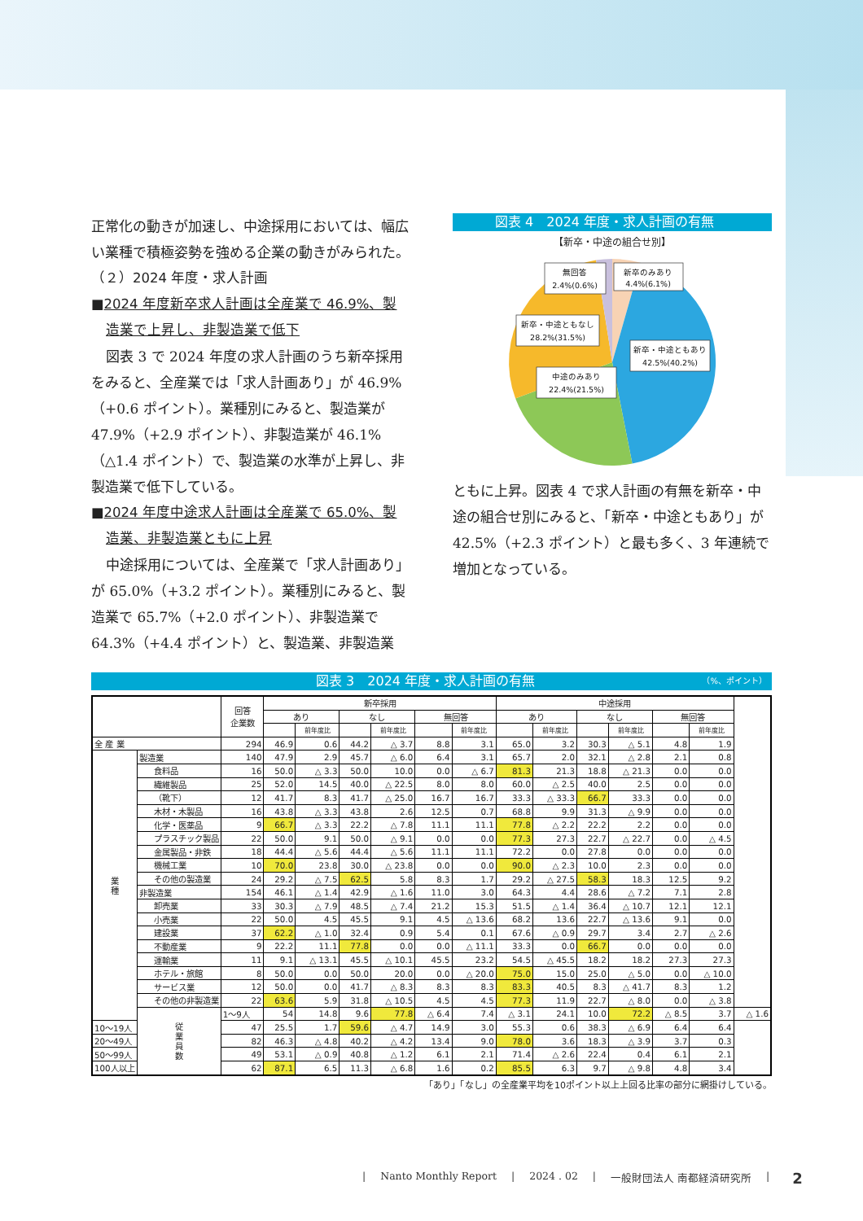正常化の動きが加速し、中途採用においては、幅広い業種で積極姿勢を強める企業の動きがみられた。
（２）2024 年度・求人計画
■2024 年度新卒求人計画は全産業で 46.9%、製
造業で上昇し、非製造業で低下
図表 3 で 2024 年度の求人計画のうち新卒採用をみると、全産業では「求人計画あり」が 46.9%（+0.6 ポイント）。業種別にみると、製造業が 47.9%（+2.9 ポイント）、非製造業が 46.1%（△1.4 ポイント）で、製造業の水準が上昇し、非製造業で低下している。
■2024 年度中途求人計画は全産業で 65.0%、製
造業、非製造業ともに上昇
中途採用については、全産業で「求人計画あり」が 65.0%（+3.2 ポイント）。業種別にみると、製造業で 65.7%（+2.0 ポイント）、非製造業で 64.3%（+4.4 ポイント）と、製造業、非製造業
図表 4　2024 年度・求人計画の有無
【新卒・中途の組合せ別】
無回答
2.4%(0.6%)
新卒のみあり
4.4%(6.1%)
新卒・中途ともなし
28.2%(31.5%)
新卒・中途ともあり
42.5%(40.2%)
中途のみあり
22.4%(21.5%)
ともに上昇。図表 4 で求人計画の有無を新卒・中途の組合せ別にみると、「新卒・中途ともあり」が 42.5%（+2.3 ポイント）と最も多く、3 年連続で増加となっている。
図表 3　2024 年度・求人計画の有無 （%、ポイント）
| | | 回答 企業数 | 新卒採用 | | | | | | 中途採用 | | | | | | |
| --- | --- | --- | --- | --- | --- | --- | --- | --- | --- | --- | --- | --- | --- | --- | --- |
| | | | あり | | なし | | 無回答 | | あり | | なし | | 無回答 | | |
| | | | | 前年度比 | | 前年度比 | | 前年度比 | | 前年度比 | | 前年度比 | | 前年度比 | |
| 全 産 業 | | 294 | 46.9 | 0.6 | 44.2 | △ 3.7 | 8.8 | 3.1 | 65.0 | 3.2 | 30.3 | △ 5.1 | 4.8 | 1.9 | |
| 業 種 | 製造業 | 140 | 47.9 | 2.9 | 45.7 | △ 6.0 | 6.4 | 3.1 | 65.7 | 2.0 | 32.1 | △ 2.8 | 2.1 | 0.8 | |
| | 食料品 | 16 | 50.0 | △ 3.3 | 50.0 | 10.0 | 0.0 | △ 6.7 | 81.3 | 21.3 | 18.8 | △ 21.3 | 0.0 | 0.0 | |
| | 繊維製品 | 25 | 52.0 | 14.5 | 40.0 | △ 22.5 | 8.0 | 8.0 | 60.0 | △ 2.5 | 40.0 | 2.5 | 0.0 | 0.0 | |
| | （靴下） | 12 | 41.7 | 8.3 | 41.7 | △ 25.0 | 16.7 | 16.7 | 33.3 | △ 33.3 | 66.7 | 33.3 | 0.0 | 0.0 | |
| | 木材・木製品 | 16 | 43.8 | △ 3.3 | 43.8 | 2.6 | 12.5 | 0.7 | 68.8 | 9.9 | 31.3 | △ 9.9 | 0.0 | 0.0 | |
| | 化学・医薬品 | 9 | 66.7 | △ 3.3 | 22.2 | △ 7.8 | 11.1 | 11.1 | 77.8 | △ 2.2 | 22.2 | 2.2 | 0.0 | 0.0 | |
| | プラスチック製品 | 22 | 50.0 | 9.1 | 50.0 | △ 9.1 | 0.0 | 0.0 | 77.3 | 27.3 | 22.7 | △ 22.7 | 0.0 | △ 4.5 | |
| | 金属製品・非鉄 | 18 | 44.4 | △ 5.6 | 44.4 | △ 5.6 | 11.1 | 11.1 | 72.2 | 0.0 | 27.8 | 0.0 | 0.0 | 0.0 | |
| | 機械工業 | 10 | 70.0 | 23.8 | 30.0 | △ 23.8 | 0.0 | 0.0 | 90.0 | △ 2.3 | 10.0 | 2.3 | 0.0 | 0.0 | |
| | その他の製造業 | 24 | 29.2 | △ 7.5 | 62.5 | 5.8 | 8.3 | 1.7 | 29.2 | △ 27.5 | 58.3 | 18.3 | 12.5 | 9.2 | |
| | 非製造業 | 154 | 46.1 | △ 1.4 | 42.9 | △ 1.6 | 11.0 | 3.0 | 64.3 | 4.4 | 28.6 | △ 7.2 | 7.1 | 2.8 | |
| | 卸売業 | 33 | 30.3 | △ 7.9 | 48.5 | △ 7.4 | 21.2 | 15.3 | 51.5 | △ 1.4 | 36.4 | △ 10.7 | 12.1 | 12.1 | |
| | 小売業 | 22 | 50.0 | 4.5 | 45.5 | 9.1 | 4.5 | △ 13.6 | 68.2 | 13.6 | 22.7 | △ 13.6 | 9.1 | 0.0 | |
| | 建設業 | 37 | 62.2 | △ 1.0 | 32.4 | 0.9 | 5.4 | 0.1 | 67.6 | △ 0.9 | 29.7 | 3.4 | 2.7 | △ 2.6 | |
| | 不動産業 | 9 | 22.2 | 11.1 | 77.8 | 0.0 | 0.0 | △ 11.1 | 33.3 | 0.0 | 66.7 | 0.0 | 0.0 | 0.0 | |
| | 運輸業 | 11 | 9.1 | △ 13.1 | 45.5 | △ 10.1 | 45.5 | 23.2 | 54.5 | △ 45.5 | 18.2 | 18.2 | 27.3 | 27.3 | |
| | ホテル・旅館 | 8 | 50.0 | 0.0 | 50.0 | 20.0 | 0.0 | △ 20.0 | 75.0 | 15.0 | 25.0 | △ 5.0 | 0.0 | △ 10.0 | |
| | サービス業 | 12 | 50.0 | 0.0 | 41.7 | △ 8.3 | 8.3 | 8.3 | 83.3 | 40.5 | 8.3 | △ 41.7 | 8.3 | 1.2 | |
| | その他の非製造業 | 22 | 63.6 | 5.9 | 31.8 | △ 10.5 | 4.5 | 4.5 | 77.3 | 11.9 | 22.7 | △ 8.0 | 0.0 | △ 3.8 | |
| | 従 業 員 数 | 1～9人 | 54 | 14.8 | 9.6 | 77.8 | △ 6.4 | 7.4 | △ 3.1 | 24.1 | 10.0 | 72.2 | △ 8.5 | 3.7 | △ 1.6 |
| 10～19人 | | 47 | 25.5 | 1.7 | 59.6 | △ 4.7 | 14.9 | 3.0 | 55.3 | 0.6 | 38.3 | △ 6.9 | 6.4 | 6.4 | |
| 20～49人 | | 82 | 46.3 | △ 4.8 | 40.2 | △ 4.2 | 13.4 | 9.0 | 78.0 | 3.6 | 18.3 | △ 3.9 | 3.7 | 0.3 | |
| 50～99人 | | 49 | 53.1 | △ 0.9 | 40.8 | △ 1.2 | 6.1 | 2.1 | 71.4 | △ 2.6 | 22.4 | 0.4 | 6.1 | 2.1 | |
| 100人以上 | | 62 | 87.1 | 6.5 | 11.3 | △ 6.8 | 1.6 | 0.2 | 85.5 | 6.3 | 9.7 | △ 9.8 | 4.8 | 3.4 | |
「あり」「なし」の全産業平均を10ポイント以上上回る比率の部分に網掛けしている。
| Nanto Monthly Report | 2024 . 02 | 一般財団法人 南都経済研究所 | 2